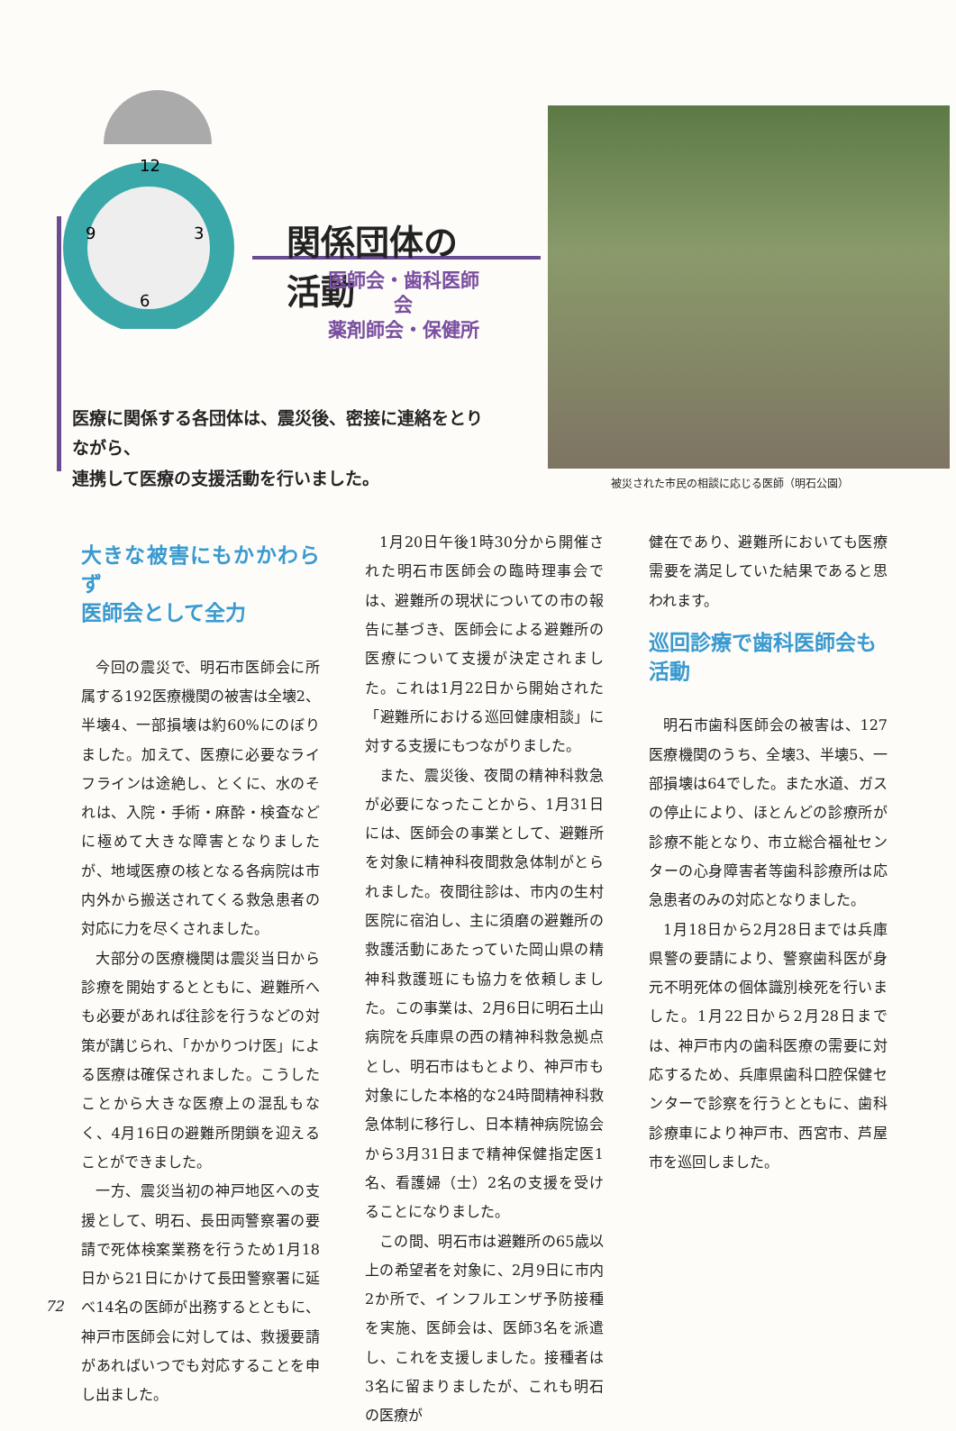12
3
9
6
関係団体の活動
医師会・歯科医師会
薬剤師会・保健所
医療に関係する各団体は、震災後、密接に連絡をとりながら、
連携して医療の支援活動を行いました。
被災された市民の相談に応じる医師（明石公園）
大きな被害にもかかわらず
医師会として全力
今回の震災で、明石市医師会に所属する192医療機関の被害は全壊2、半壊4、一部損壊は約60%にのぼりました。加えて、医療に必要なライフラインは途絶し、とくに、水のそれは、入院・手術・麻酔・検査などに極めて大きな障害となりましたが、地域医療の核となる各病院は市内外から搬送されてくる救急患者の対応に力を尽くされました。
大部分の医療機関は震災当日から診療を開始するとともに、避難所へも必要があれば往診を行うなどの対策が講じられ、「かかりつけ医」による医療は確保されました。こうしたことから大きな医療上の混乱もなく、4月16日の避難所閉鎖を迎えることができました。
一方、震災当初の神戸地区への支援として、明石、長田両警察署の要請で死体検案業務を行うため1月18日から21日にかけて長田警察署に延べ14名の医師が出務するとともに、神戸市医師会に対しては、救援要請があればいつでも対応することを申し出ました。
1月20日午後1時30分から開催された明石市医師会の臨時理事会では、避難所の現状についての市の報告に基づき、医師会による避難所の医療について支援が決定されました。これは1月22日から開始された「避難所における巡回健康相談」に対する支援にもつながりました。
また、震災後、夜間の精神科救急が必要になったことから、1月31日には、医師会の事業として、避難所を対象に精神科夜間救急体制がとられました。夜間往診は、市内の生村医院に宿泊し、主に須磨の避難所の救護活動にあたっていた岡山県の精神科救護班にも協力を依頼しました。この事業は、2月6日に明石土山病院を兵庫県の西の精神科救急拠点とし、明石市はもとより、神戸市も対象にした本格的な24時間精神科救急体制に移行し、日本精神病院協会から3月31日まで精神保健指定医1名、看護婦（士）2名の支援を受けることになりました。
この間、明石市は避難所の65歳以上の希望者を対象に、2月9日に市内2か所で、インフルエンザ予防接種を実施、医師会は、医師3名を派遣し、これを支援しました。接種者は3名に留まりましたが、これも明石の医療が
健在であり、避難所においても医療需要を満足していた結果であると思われます。
巡回診療で歯科医師会も
活動
明石市歯科医師会の被害は、127医療機関のうち、全壊3、半壊5、一部損壊は64でした。また水道、ガスの停止により、ほとんどの診療所が診療不能となり、市立総合福祉センターの心身障害者等歯科診療所は応急患者のみの対応となりました。
1月18日から2月28日までは兵庫県警の要請により、警察歯科医が身元不明死体の個体識別検死を行いました。1月22日から2月28日までは、神戸市内の歯科医療の需要に対応するため、兵庫県歯科口腔保健センターで診察を行うとともに、歯科診療車により神戸市、西宮市、芦屋市を巡回しました。
72